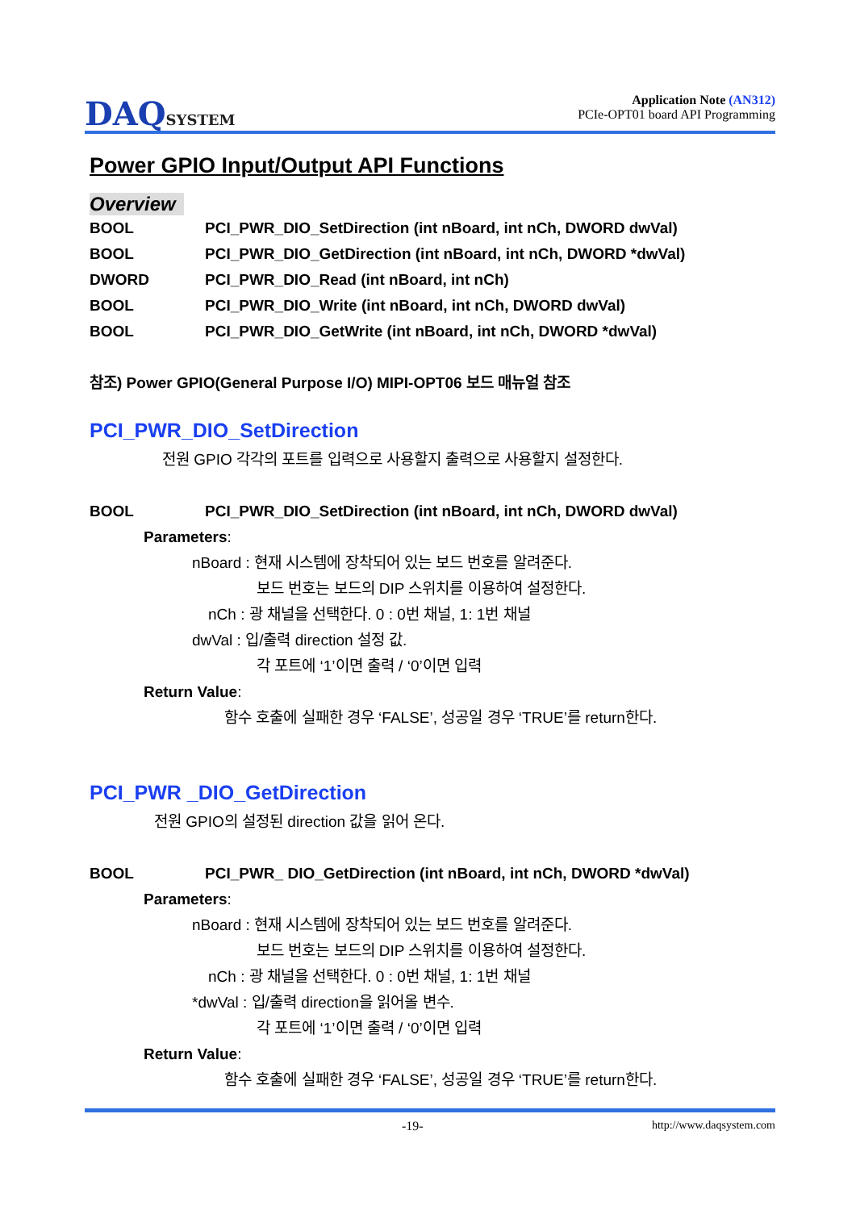DAQSYSTEM
Application Note (AN312)
PCIe-OPT01 board API Programming
Power GPIO Input/Output API Functions
Overview
BOOL PCI_PWR_DIO_SetDirection (int nBoard, int nCh, DWORD dwVal)
BOOL PCI_PWR_DIO_GetDirection (int nBoard, int nCh, DWORD *dwVal)
DWORD PCI_PWR_DIO_Read (int nBoard, int nCh)
BOOL PCI_PWR_DIO_Write (int nBoard, int nCh, DWORD dwVal)
BOOL PCI_PWR_DIO_GetWrite (int nBoard, int nCh, DWORD *dwVal)
참조) Power GPIO(General Purpose I/O) MIPI-OPT06 보드 매뉴얼 참조
PCI_PWR_DIO_SetDirection
전원 GPIO 각각의 포트를 입력으로 사용할지 출력으로 사용할지 설정한다.
BOOL PCI_PWR_DIO_SetDirection (int nBoard, int nCh, DWORD dwVal)
Parameters:
nBoard : 현재 시스템에 장착되어 있는 보드 번호를 알려준다.
보드 번호는 보드의 DIP 스위치를 이용하여 설정한다.
nCh : 광 채널을 선택한다. 0 : 0번 채널, 1: 1번 채널
dwVal : 입/출력 direction 설정 값.
각 포트에 ‘1’이면 출력 / ‘0’이면 입력
Return Value:
함수 호출에 실패한 경우 ‘FALSE’, 성공일 경우 ‘TRUE’를 return한다.
PCI_PWR _DIO_GetDirection
전원 GPIO의 설정된 direction 값을 읽어 온다.
BOOL PCI_PWR_ DIO_GetDirection (int nBoard, int nCh, DWORD *dwVal)
Parameters:
nBoard : 현재 시스템에 장착되어 있는 보드 번호를 알려준다.
보드 번호는 보드의 DIP 스위치를 이용하여 설정한다.
nCh : 광 채널을 선택한다. 0 : 0번 채널, 1: 1번 채널
*dwVal : 입/출력 direction을 읽어올 변수.
각 포트에 ‘1’이면 출력 / ‘0’이면 입력
Return Value:
함수 호출에 실패한 경우 ‘FALSE’, 성공일 경우 ‘TRUE’를 return한다.
-19- http://www.daqsystem.com